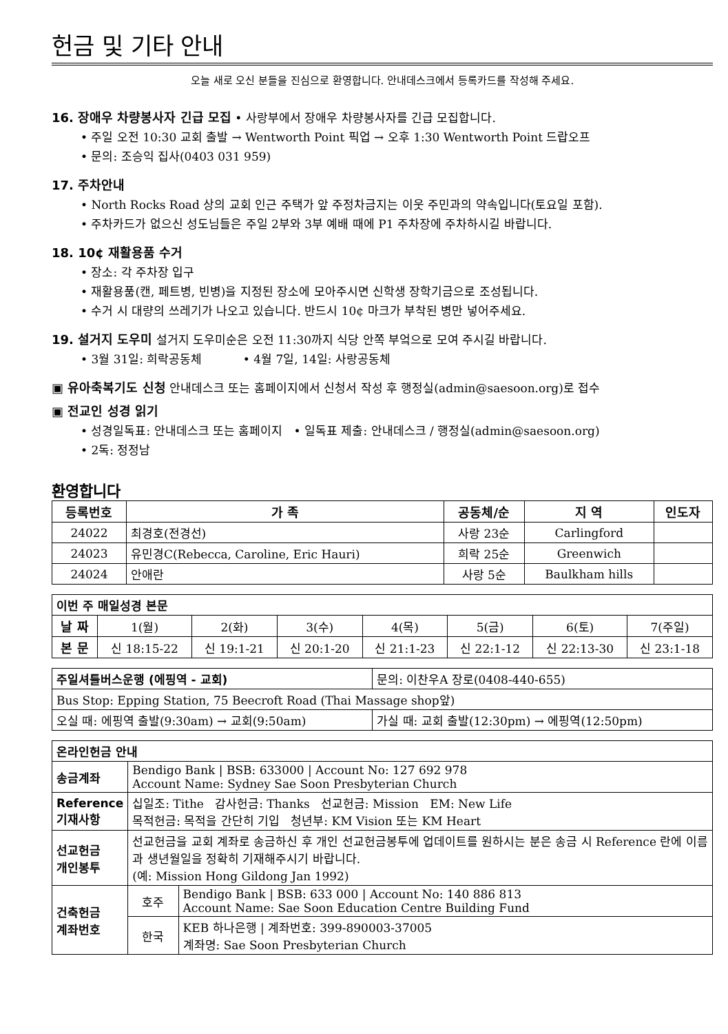헌금 및 기타 안내
오늘 새로 오신 분들을 진심으로 환영합니다. 안내데스크에서 등록카드를 작성해 주세요.
16. 장애우 차량봉사자 긴급 모집 • 사랑부에서 장애우 차량봉사자를 긴급 모집합니다.
• 주일 오전 10:30 교회 출발 → Wentworth Point 픽업 → 오후 1:30 Wentworth Point 드랍오프
• 문의: 조승익 집사(0403 031 959)
17. 주차안내
• North Rocks Road 상의 교회 인근 주택가 앞 주정차금지는 이웃 주민과의 약속입니다(토요일 포함).
• 주차카드가 없으신 성도님들은 주일 2부와 3부 예배 때에 P1 주차장에 주차하시길 바랍니다.
18. 10¢ 재활용품 수거
• 장소: 각 주차장 입구
• 재활용품(캔, 페트병, 빈병)을 지정된 장소에 모아주시면 신학생 장학기금으로 조성됩니다.
• 수거 시 대량의 쓰레기가 나오고 있습니다. 반드시 10¢ 마크가 부착된 병만 넣어주세요.
19. 설거지 도우미 설거지 도우미순은 오전 11:30까지 식당 안쪽 부엌으로 모여 주시길 바랍니다.
• 3월 31일: 희락공동체 • 4월 7일, 14일: 사랑공동체
▣ 유아축복기도 신청 안내데스크 또는 홈페이지에서 신청서 작성 후 행정실(admin@saesoon.org)로 접수
▣ 전교인 성경 읽기
• 성경일독표: 안내데스크 또는 홈페이지 • 일독표 제출: 안내데스크 / 행정실(admin@saesoon.org)
• 2독: 정정남
환영합니다
| 등록번호 | 가 족 | 공동체/순 | 지 역 | 인도자 |
| --- | --- | --- | --- | --- |
| 24022 | 최경호(전경선) | 사랑 23순 | Carlingford | |
| 24023 | 유민경C(Rebecca, Caroline, Eric Hauri) | 희락 25순 | Greenwich | |
| 24024 | 안애란 | 사랑 5순 | Baulkham hills | |
| 이번 주 매일성경 본문 | | | | | | | |
| 날 짜 | 1(월) | 2(화) | 3(수) | 4(목) | 5(금) | 6(토) | 7(주일) |
| 본 문 | 신 18:15-22 | 신 19:1-21 | 신 20:1-20 | 신 21:1-23 | 신 22:1-12 | 신 22:13-30 | 신 23:1-18 |
| 주일셔틀버스운행 (에핑역 - 교회) | | 문의: 이찬우A 장로(0408-440-655) |
| Bus Stop: Epping Station, 75 Beecroft Road (Thai Massage shop앞) | | |
| 오실 때: 에핑역 출발(9:30am) → 교회(9:50am) | 가실 때: 교회 출발(12:30pm) → 에핑역(12:50pm) | |
| 온라인헌금 안내 | | |
| 송금계좌 | Bendigo Bank / BSB: 633000 / Account No: 127 692 978 Account Name: Sydney Sae Soon Presbyterian Church | |
| Reference 기재사항 | 십일조: Tithe 감사헌금: Thanks 선교헌금: Mission EM: New Life 목적헌금: 목적을 간단히 기입 청년부: KM Vision 또는 KM Heart | |
| 선교헌금 개인봉투 | 선교헌금을 교회 계좌로 송금하신 후 개인 선교헌금봉투에 업데이트를 원하시는 분은 송금 시 Reference 란에 이름과 생년월일을 정확히 기재해주시기 바랍니다. (예: Mission Hong Gildong Jan 1992) | |
| 건축헌금 계좌번호 | 호주 | Bendigo Bank / BSB: 633 000 / Account No: 140 886 813 Account Name: Sae Soon Education Centre Building Fund |
| | 한국 | KEB 하나은행 / 계좌번호: 399-890003-37005 계좌명: Sae Soon Presbyterian Church |